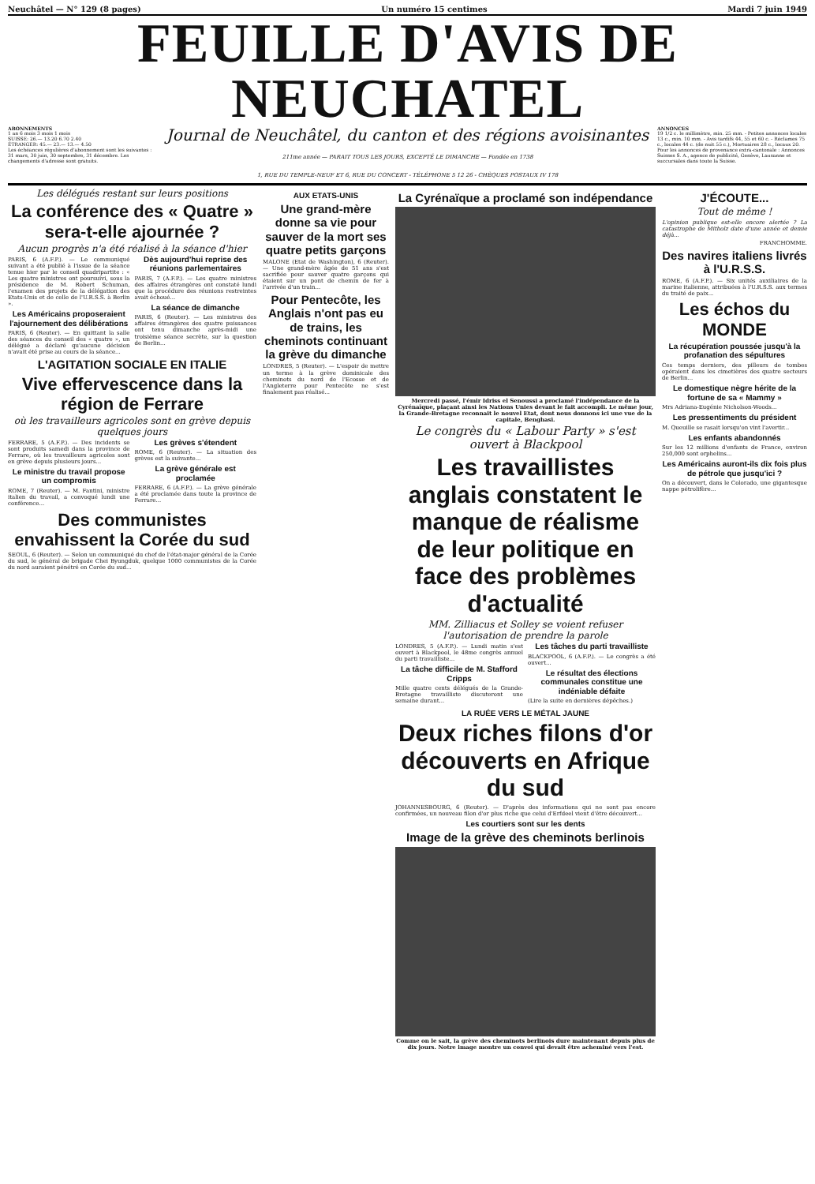Neuchâtel — N° 129 (8 pages) Un numéro 15 centimes Mardi 7 juin 1949
FEUILLE D'AVIS DE NEUCHATEL
ABONNEMENTS
1 an 6 mois 3 mois 1 mois
SUISSE: 26.— 13.20 6.70 2.40
ÉTRANGER: 45.— 23.— 13.— 4.50
Les échéances régulières d'abonnement sont les suivantes : 31 mars, 30 juin, 30 septembre, 31 décembre. Les changements d'adresse sont gratuits.
Journal de Neuchâtel, du canton et des régions avoisinantes
211me année — PARAIT TOUS LES JOURS, EXCEPTÉ LE DIMANCHE — Fondée en 1738
1, RUE DU TEMPLE-NEUF ET 6, RUE DU CONCERT - TÉLÉPHONE 5 12 26 - CHÈQUES POSTAUX IV 178
ANNONCES
19 1/2 c. le millimètre, min. 25 mm. - Petites annonces locales 13 c., min. 10 mm. - Avis tardifs 44, 55 et 60 c. - Réclames 75 c., locales 44 c. (de nuit 55 c.), Mortuaires 28 c., locaux 20. Pour les annonces de provenance extra-cantonale : Annonces Suisses S. A., agence de publicité, Genève, Lausanne et succursales dans toute la Suisse.
Les délégués restant sur leurs positions
La conférence des « Quatre » sera-t-elle ajournée ?
Aucun progrès n'a été réalisé à la séance d'hier
PARIS, 6 (A.F.P.). — Le communiqué suivant a été publié à l'issue de la séance tenue hier par le conseil quadripartite : « Les quatre ministres ont poursuivi, sous la présidence de M. Robert Schuman, l'examen des projets de la délégation des Etats-Unis et de celle de l'U.R.S.S. à Berlin ».
Les Américains proposeraient l'ajournement des délibérations
PARIS, 6 (Reuter). — En quittant la salle des séances du conseil des « quatre », un délégué a déclaré qu'aucune décision n'avait été prise au cours de la séance...
Dès aujourd'hui reprise des réunions parlementaires
PARIS, 7 (A.F.P.). — Les quatre ministres des affaires étrangères ont constaté lundi que la procédure des réunions restreintes avait échoué...
La séance de dimanche
PARIS, 6 (Reuter). — Les ministres des affaires étrangères des quatre puissances ont tenu dimanche après-midi une troisième séance secrète, sur la question de Berlin...
L'AGITATION SOCIALE EN ITALIE
Vive effervescence dans la région de Ferrare
où les travailleurs agricoles sont en grève depuis quelques jours
FERRARE, 5 (A.F.P.). — Des incidents se sont produits samedi dans la province de Ferrare, où les travailleurs agricoles sont en grève depuis plusieurs jours...
Le ministre du travail propose un compromis
ROME, 7 (Reuter). — M. Fantini, ministre italien du travail, a convoqué lundi une conférence...
Les grèves s'étendent
ROME, 6 (Reuter). — La situation des grèves est la suivante...
La grève générale est proclamée
FERRARE, 6 (A.F.P.). — La grève générale a été proclamée dans toute la province de Ferrare...
Des communistes envahissent la Corée du sud
SEOUL, 6 (Reuter). — Selon un communiqué du chef de l'état-major général de la Corée du sud, le général de brigade Chei Byungduk, quelque 1000 communistes de la Corée du nord auraient pénétré en Corée du sud...
AUX ETATS-UNIS
Une grand-mère donne sa vie pour sauver de la mort ses quatre petits garçons
MALONE (Etat de Washington), 6 (Reuter). — Une grand-mère âgée de 51 ans s'est sacrifiée pour sauver quatre garçons qui étaient sur un pont de chemin de fer à l'arrivée d'un train...
Pour Pentecôte, les Anglais n'ont pas eu de trains, les cheminots continuant la grève du dimanche
LONDRES, 5 (Reuter). — L'espoir de mettre un terme à la grève dominicale des cheminots du nord de l'Ecosse et de l'Angleterre pour Pentecôte ne s'est finalement pas réalisé...
La Cyrénaïque a proclamé son indépendance
Mercredi passé, l'émir Idriss el Senoussi a proclamé l'indépendance de la Cyrénaïque, plaçant ainsi les Nations Unies devant le fait accompli. Le même jour, la Grande-Bretagne reconnait le nouvel Etat, dont nous donnons ici une vue de la capitale, Benghasi.
Le congrès du « Labour Party » s'est ouvert à Blackpool
Les travaillistes anglais constatent le manque de réalisme de leur politique en face des problèmes d'actualité
MM. Zilliacus et Solley se voient refuser l'autorisation de prendre la parole
LONDRES, 5 (A.F.P.). — Lundi matin s'est ouvert à Blackpool, le 48me congrès annuel du parti travailliste...
La tâche difficile de M. Stafford Cripps
Mille quatre cents délégués de la Grande-Bretagne travailliste discuteront une semaine durant...
Les tâches du parti travailliste
BLACKPOOL, 6 (A.F.P.). — Le congrès a été ouvert...
Le résultat des élections communales constitue une indéniable défaite
(Lire la suite en dernières dépêches.)
LA RUÉE VERS LE MÉTAL JAUNE
Deux riches filons d'or découverts en Afrique du sud
JOHANNESBOURG, 6 (Reuter). — D'après des informations qui ne sont pas encore confirmées, un nouveau filon d'or plus riche que celui d'Erfdeel vient d'être découvert...
Les courtiers sont sur les dents
Image de la grève des cheminots berlinois
Comme on le sait, la grève des cheminots berlinois dure maintenant depuis plus de dix jours. Notre image montre un convoi qui devait être acheminé vers l'est.
J'ÉCOUTE...
Tout de même !
L'opinion publique est-elle encore alertée ? La catastrophe de Mitholz date d'une année et demie déjà...
FRANCHOMME.
Des navires italiens livrés à l'U.R.S.S.
ROME, 6 (A.F.P.). — Six unités auxiliaires de la marine italienne, attribuées à l'U.R.S.S. aux termes du traité de paix...
Les échos du MONDE
La récupération poussée jusqu'à la profanation des sépultures
Ces temps derniers, des pilleurs de tombes opéraient dans les cimetières des quatre secteurs de Berlin...
Le domestique nègre hérite de la fortune de sa « Mammy »
Mrs Adriana-Eugénie Nicholson-Woods...
Les pressentiments du président
M. Queuille se rasait lorsqu'on vint l'avertir...
Les enfants abandonnés
Sur les 12 millions d'enfants de France, environ 250,000 sont orphelins...
Les Américains auront-ils dix fois plus de pétrole que jusqu'ici ?
On a découvert, dans le Colorado, une gigantesque nappe pétrolifère...